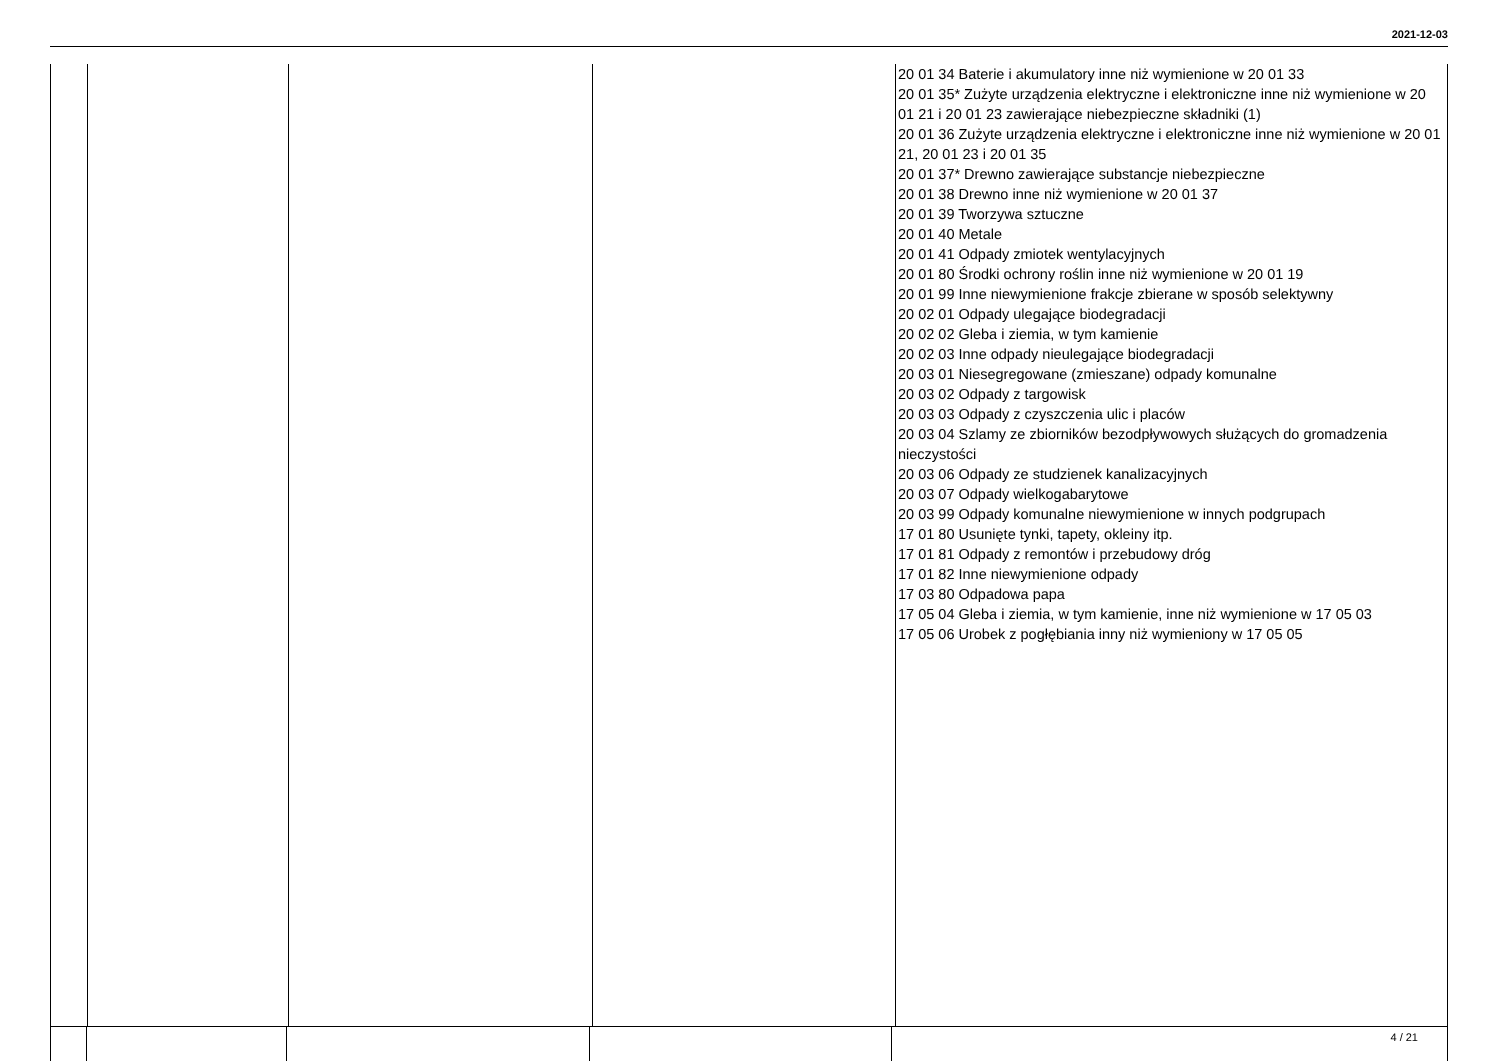2021-12-03
| | | | | 20 01 34 Baterie i akumulatory inne niż wymienione w 20 01 33 20 01 35* Zużyte urządzenia elektryczne i elektroniczne inne niż wymienione w 20 01 21 i 20 01 23 zawierające niebezpieczne składniki (1) 20 01 36 Zużyte urządzenia elektryczne i elektroniczne inne niż wymienione w 20 01 21, 20 01 23 i 20 01 35 20 01 37* Drewno zawierające substancje niebezpieczne 20 01 38 Drewno inne niż wymienione w 20 01 37 20 01 39 Tworzywa sztuczne 20 01 40 Metale 20 01 41 Odpady zmiotek wentylacyjnych 20 01 80 Środki ochrony roślin inne niż wymienione w 20 01 19 20 01 99 Inne niewymienione frakcje zbierane w sposób selektywny 20 02 01 Odpady ulegające biodegradacji 20 02 02 Gleba i ziemia, w tym kamienie 20 02 03 Inne odpady nieulegające biodegradacji 20 03 01 Niesegregowane (zmieszane) odpady komunalne 20 03 02 Odpady z targowisk 20 03 03 Odpady z czyszczenia ulic i placów 20 03 04 Szlamy ze zbiorników bezodpływowych służących do gromadzenia nieczystości 20 03 06 Odpady ze studzienek kanalizacyjnych 20 03 07 Odpady wielkogabarytowe 20 03 99 Odpady komunalne niewymienione w innych podgrupach 17 01 80 Usunięte tynki, tapety, okleiny itp. 17 01 81 Odpady z remontów i przebudowy dróg 17 01 82 Inne niewymienione odpady 17 03 80 Odpadowa papa 17 05 04 Gleba i ziemia, w tym kamienie, inne niż wymienione w 17 05 03 17 05 06 Urobek z pogłębiania inny niż wymieniony w 17 05 05 |
4 / 21